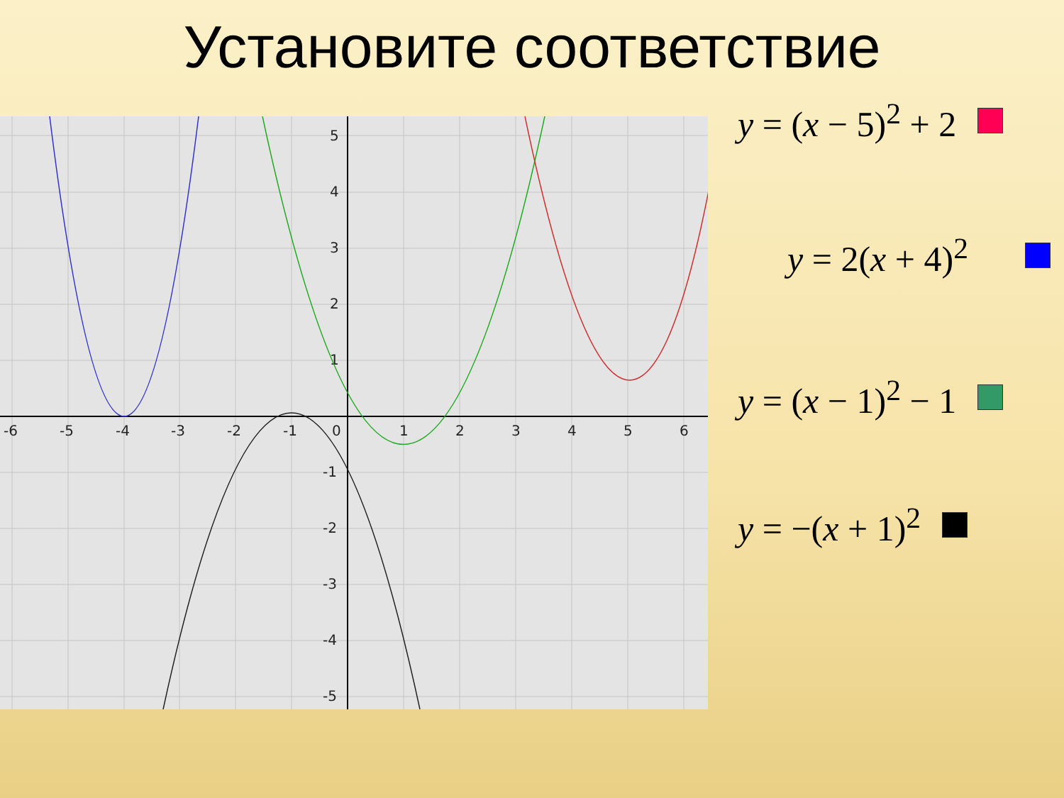Установите соответствие
-6
-5
-4
-3
-2
-1
0
1
2
3
4
5
6
5
4
3
2
1
-1
-2
-3
-4
-5
y = (x − 5)<sup>2</sup> + 2
y = 2(x + 4)<sup>2</sup>
y = (x − 1)<sup>2</sup> − 1
y = −(x + 1)<sup>2</sup>